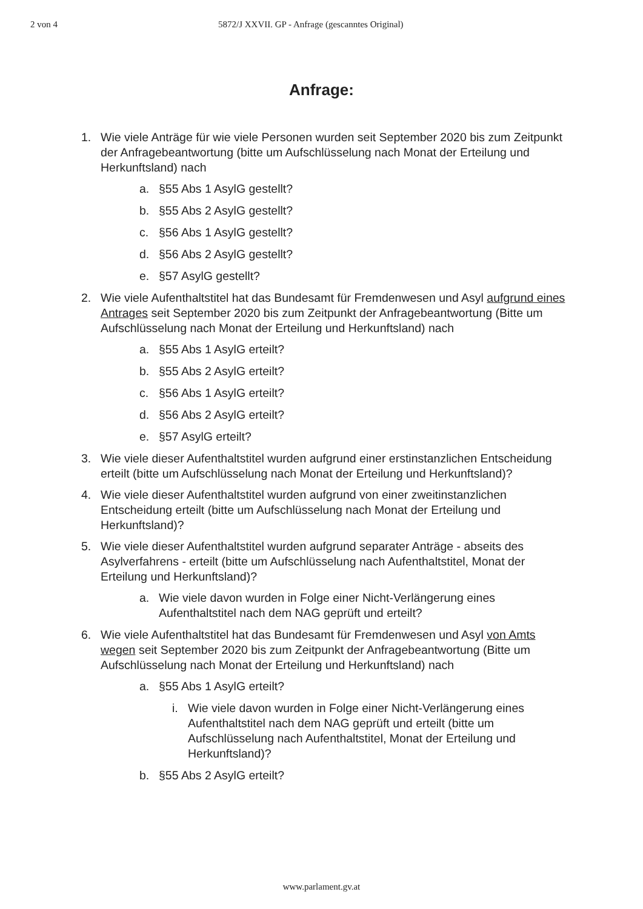2 von 4 5872/J XXVII. GP - Anfrage (gescanntes Original)
Anfrage:
1. Wie viele Anträge für wie viele Personen wurden seit September 2020 bis zum Zeitpunkt der Anfragebeantwortung (bitte um Aufschlüsselung nach Monat der Erteilung und Herkunftsland) nach
a. §55 Abs 1 AsylG gestellt?
b. §55 Abs 2 AsylG gestellt?
c. §56 Abs 1 AsylG gestellt?
d. §56 Abs 2 AsylG gestellt?
e. §57 AsylG gestellt?
2. Wie viele Aufenthaltstitel hat das Bundesamt für Fremdenwesen und Asyl aufgrund eines Antrages seit September 2020 bis zum Zeitpunkt der Anfragebeantwortung (Bitte um Aufschlüsselung nach Monat der Erteilung und Herkunftsland) nach
a. §55 Abs 1 AsylG erteilt?
b. §55 Abs 2 AsylG erteilt?
c. §56 Abs 1 AsylG erteilt?
d. §56 Abs 2 AsylG erteilt?
e. §57 AsylG erteilt?
3. Wie viele dieser Aufenthaltstitel wurden aufgrund einer erstinstanzlichen Entscheidung erteilt (bitte um Aufschlüsselung nach Monat der Erteilung und Herkunftsland)?
4. Wie viele dieser Aufenthaltstitel wurden aufgrund von einer zweitinstanzlichen Entscheidung erteilt (bitte um Aufschlüsselung nach Monat der Erteilung und Herkunftsland)?
5. Wie viele dieser Aufenthaltstitel wurden aufgrund separater Anträge - abseits des Asylverfahrens - erteilt (bitte um Aufschlüsselung nach Aufenthaltstitel, Monat der Erteilung und Herkunftsland)?
a. Wie viele davon wurden in Folge einer Nicht-Verlängerung eines Aufenthaltstitel nach dem NAG geprüft und erteilt?
6. Wie viele Aufenthaltstitel hat das Bundesamt für Fremdenwesen und Asyl von Amts wegen seit September 2020 bis zum Zeitpunkt der Anfragebeantwortung (Bitte um Aufschlüsselung nach Monat der Erteilung und Herkunftsland) nach
a. §55 Abs 1 AsylG erteilt?
i. Wie viele davon wurden in Folge einer Nicht-Verlängerung eines Aufenthaltstitel nach dem NAG geprüft und erteilt (bitte um Aufschlüsselung nach Aufenthaltstitel, Monat der Erteilung und Herkunftsland)?
b. §55 Abs 2 AsylG erteilt?
www.parlament.gv.at